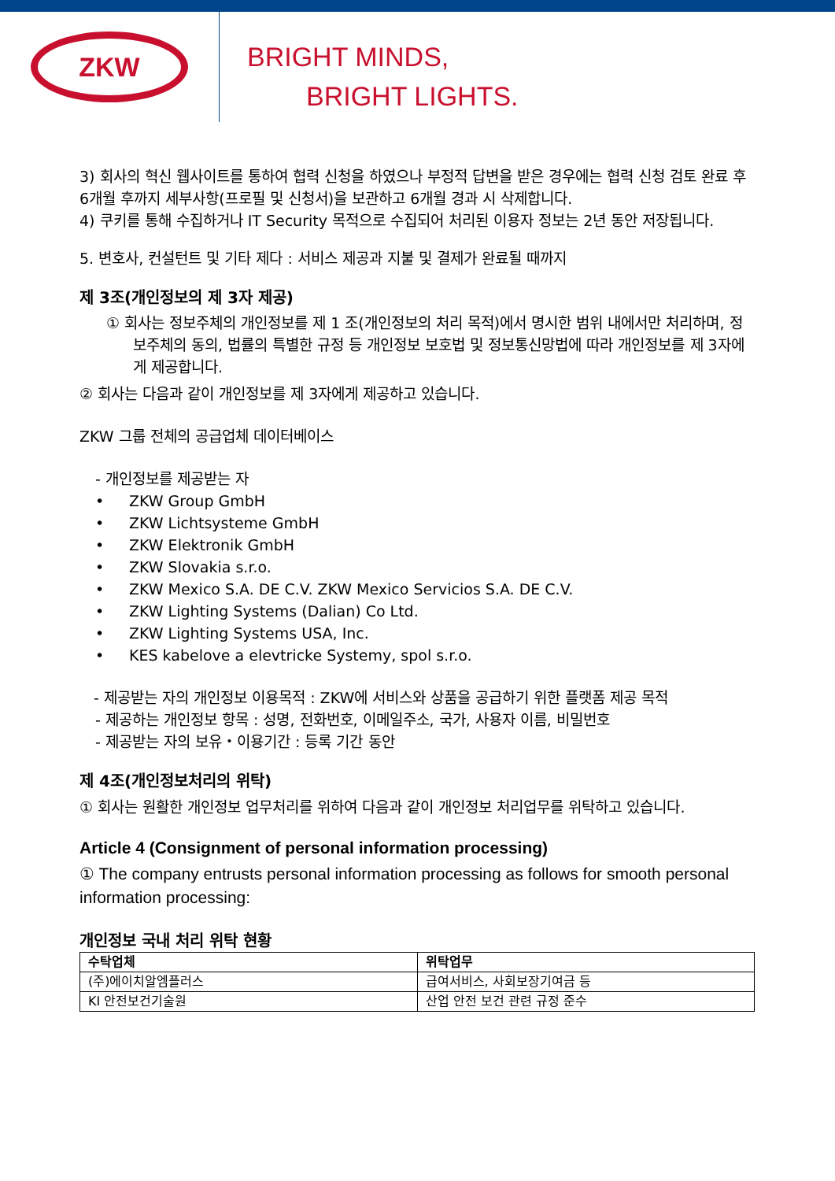ZKW
BRIGHT MINDS,
BRIGHT LIGHTS.
3) 회사의 혁신 웹사이트를 통하여 협력 신청을 하였으나 부정적 답변을 받은 경우에는 협력 신청 검토 완료 후 6개월 후까지 세부사항(프로필 및 신청서)을 보관하고 6개월 경과 시 삭제합니다.
4) 쿠키를 통해 수집하거나 IT Security 목적으로 수집되어 처리된 이용자 정보는 2년 동안 저장됩니다.
5. 변호사, 컨설턴트 및 기타 제다 : 서비스 제공과 지불 및 결제가 완료될 때까지
제 3조(개인정보의 제 3자 제공)
① 회사는 정보주체의 개인정보를 제 1 조(개인정보의 처리 목적)에서 명시한 범위 내에서만 처리하며, 정보주체의 동의, 법률의 특별한 규정 등 개인정보 보호법 및 정보통신망법에 따라 개인정보를 제 3자에게 제공합니다.
② 회사는 다음과 같이 개인정보를 제 3자에게 제공하고 있습니다.
ZKW 그룹 전체의 공급업체 데이터베이스
- 개인정보를 제공받는 자
• ZKW Group GmbH
• ZKW Lichtsysteme GmbH
• ZKW Elektronik GmbH
• ZKW Slovakia s.r.o.
• ZKW Mexico S.A. DE C.V. ZKW Mexico Servicios S.A. DE C.V.
• ZKW Lighting Systems (Dalian) Co Ltd.
• ZKW Lighting Systems USA, Inc.
• KES kabelove a elevtricke Systemy, spol s.r.o.
- 제공받는 자의 개인정보 이용목적 : ZKW에 서비스와 상품을 공급하기 위한 플랫폼 제공 목적
- 제공하는 개인정보 항목 : 성명, 전화번호, 이메일주소, 국가, 사용자 이름, 비밀번호
- 제공받는 자의 보유・이용기간 : 등록 기간 동안
제 4조(개인정보처리의 위탁)
① 회사는 원활한 개인정보 업무처리를 위하여 다음과 같이 개인정보 처리업무를 위탁하고 있습니다.
Article 4 (Consignment of personal information processing)
① The company entrusts personal information processing as follows for smooth personal information processing:
개인정보 국내 처리 위탁 현황
| 수탁업체 | 위탁업무 |
| --- | --- |
| (주)에이치알엠플러스 | 급여서비스, 사회보장기여금 등 |
| KI 안전보건기술원 | 산업 안전 보건 관련 규정 준수 |